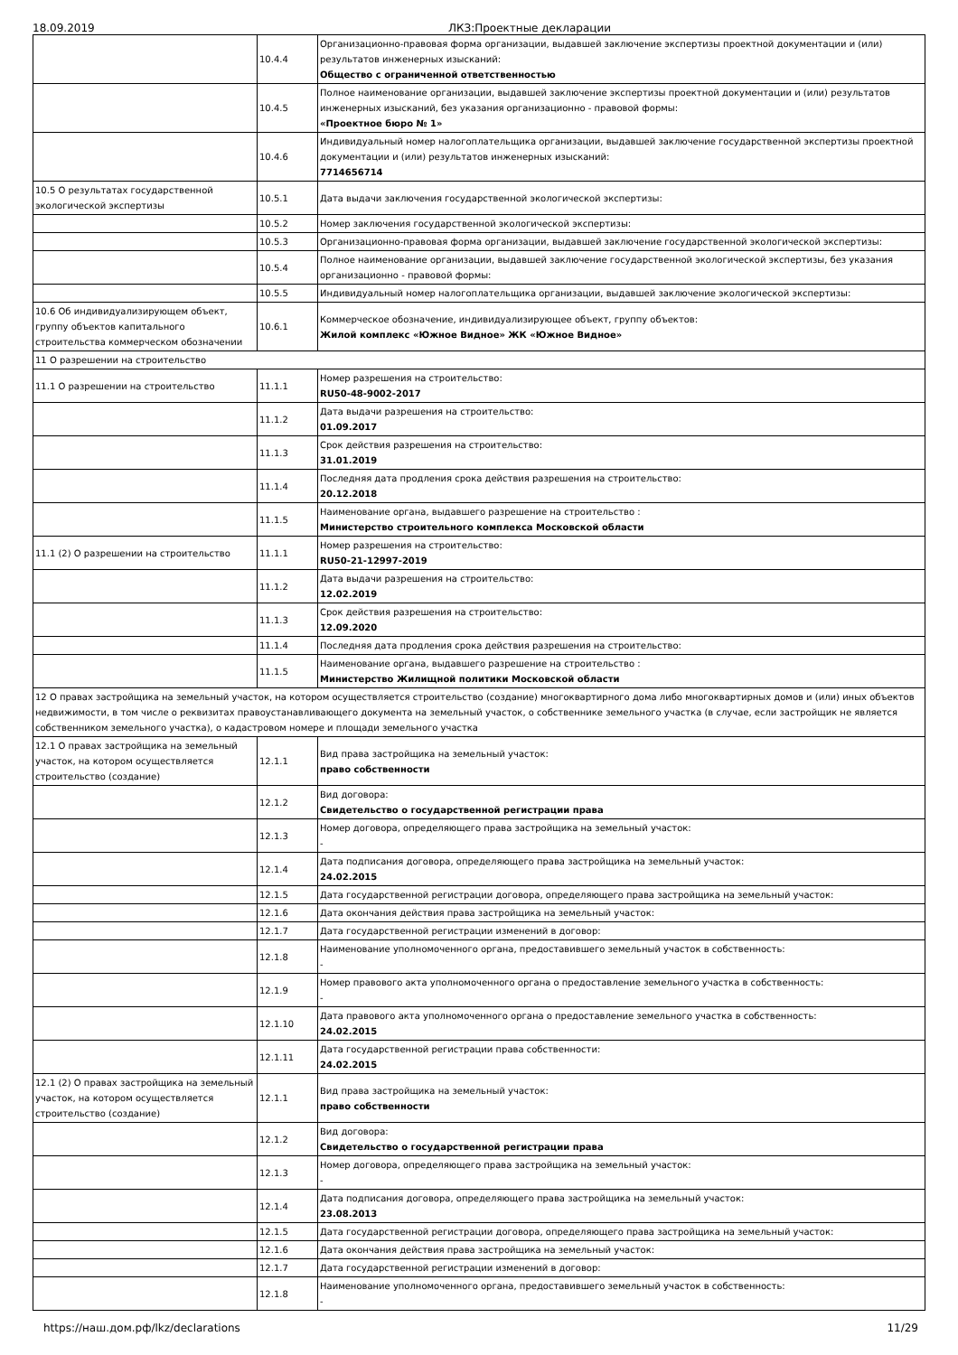18.09.2019 ЛКЗ:Проектные декларации
| | 10.4.4 | Организационно-правовая форма организации, выдавшей заключение экспертизы проектной документации и (или) результатов инженерных изысканий: Общество с ограниченной ответственностью |
| | 10.4.5 | Полное наименование организации, выдавшей заключение экспертизы проектной документации и (или) результатов инженерных изысканий, без указания организационно - правовой формы: «Проектное бюро № 1» |
| | 10.4.6 | Индивидуальный номер налогоплательщика организации, выдавшей заключение государственной экспертизы проектной документации и (или) результатов инженерных изысканий: 7714656714 |
| 10.5 О результатах государственной экологической экспертизы | 10.5.1 | Дата выдачи заключения государственной экологической экспертизы: |
| | 10.5.2 | Номер заключения государственной экологической экспертизы: |
| | 10.5.3 | Организационно-правовая форма организации, выдавшей заключение государственной экологической экспертизы: |
| | 10.5.4 | Полное наименование организации, выдавшей заключение государственной экологической экспертизы, без указания организационно - правовой формы: |
| | 10.5.5 | Индивидуальный номер налогоплательщика организации, выдавшей заключение экологической экспертизы: |
| 10.6 Об индивидуализирующем объект, группу объектов капитального строительства коммерческом обозначении | 10.6.1 | Коммерческое обозначение, индивидуализирующее объект, группу объектов: Жилой комплекс «Южное Видное» ЖК «Южное Видное» |
| 11 О разрешении на строительство | | |
| 11.1 О разрешении на строительство | 11.1.1 | Номер разрешения на строительство: RU50-48-9002-2017 |
| | 11.1.2 | Дата выдачи разрешения на строительство: 01.09.2017 |
| | 11.1.3 | Срок действия разрешения на строительство: 31.01.2019 |
| | 11.1.4 | Последняя дата продления срока действия разрешения на строительство: 20.12.2018 |
| | 11.1.5 | Наименование органа, выдавшего разрешение на строительство : Министерство строительного комплекса Московской области |
| 11.1 (2) О разрешении на строительство | 11.1.1 | Номер разрешения на строительство: RU50-21-12997-2019 |
| | 11.1.2 | Дата выдачи разрешения на строительство: 12.02.2019 |
| | 11.1.3 | Срок действия разрешения на строительство: 12.09.2020 |
| | 11.1.4 | Последняя дата продления срока действия разрешения на строительство: |
| | 11.1.5 | Наименование органа, выдавшего разрешение на строительство : Министерство Жилищной политики Московской области |
| 12 О правах застройщика на земельный участок, на котором осуществляется строительство (создание) многоквартирного дома либо многоквартирных домов и (или) иных объектов недвижимости, в том числе о реквизитах правоустанавливающего документа на земельный участок, о собственнике земельного участка (в случае, если застройщик не является собственником земельного участка), о кадастровом номере и площади земельного участка | | |
| 12.1 О правах застройщика на земельный участок, на котором осуществляется строительство (создание) | 12.1.1 | Вид права застройщика на земельный участок: право собственности |
| | 12.1.2 | Вид договора: Свидетельство о государственной регистрации права |
| | 12.1.3 | Номер договора, определяющего права застройщика на земельный участок: - |
| | 12.1.4 | Дата подписания договора, определяющего права застройщика на земельный участок: 24.02.2015 |
| | 12.1.5 | Дата государственной регистрации договора, определяющего права застройщика на земельный участок: |
| | 12.1.6 | Дата окончания действия права застройщика на земельный участок: |
| | 12.1.7 | Дата государственной регистрации изменений в договор: |
| | 12.1.8 | Наименование уполномоченного органа, предоставившего земельный участок в собственность: - |
| | 12.1.9 | Номер правового акта уполномоченного органа о предоставление земельного участка в собственность: - |
| | 12.1.10 | Дата правового акта уполномоченного органа о предоставление земельного участка в собственность: 24.02.2015 |
| | 12.1.11 | Дата государственной регистрации права собственности: 24.02.2015 |
| 12.1 (2) О правах застройщика на земельный участок, на котором осуществляется строительство (создание) | 12.1.1 | Вид права застройщика на земельный участок: право собственности |
| | 12.1.2 | Вид договора: Свидетельство о государственной регистрации права |
| | 12.1.3 | Номер договора, определяющего права застройщика на земельный участок: - |
| | 12.1.4 | Дата подписания договора, определяющего права застройщика на земельный участок: 23.08.2013 |
| | 12.1.5 | Дата государственной регистрации договора, определяющего права застройщика на земельный участок: |
| | 12.1.6 | Дата окончания действия права застройщика на земельный участок: |
| | 12.1.7 | Дата государственной регистрации изменений в договор: |
| | 12.1.8 | Наименование уполномоченного органа, предоставившего земельный участок в собственность: - |
https://наш.дом.рф/lkz/declarations 11/29